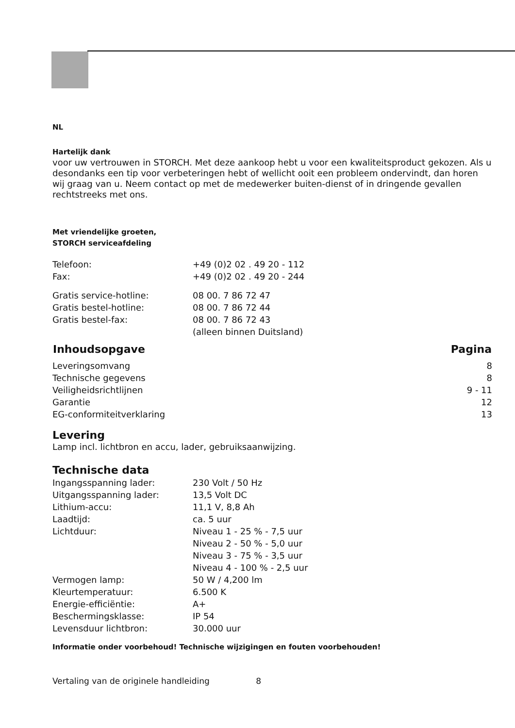NL
Hartelijk dank
voor uw vertrouwen in STORCH. Met deze aankoop hebt u voor een kwaliteitsproduct gekozen. Als u desondanks een tip voor verbeteringen hebt of wellicht ooit een probleem ondervindt, dan horen wij graag van u. Neem contact op met de medewerker buiten-dienst of in dringende gevallen rechtstreeks met ons.
Met vriendelijke groeten,
STORCH serviceafdeling
| Telefoon: | +49 (0)2 02 . 49 20 - 112 |
| Fax: | +49 (0)2 02 . 49 20 - 244 |
| Gratis service-hotline: | 08 00. 7 86 72 47 |
| Gratis bestel-hotline: | 08 00. 7 86 72 44 |
| Gratis bestel-fax: | 08 00. 7 86 72 43 |
| | (alleen binnen Duitsland) |
| Inhoudsopgave | Pagina |
| --- | --- |
| Leveringsomvang | 8 |
| Technische gegevens | 8 |
| Veiligheidsrichtlijnen | 9 - 11 |
| Garantie | 12 |
| EG-conformiteitverklaring | 13 |
Levering
Lamp incl. lichtbron en accu, lader, gebruiksaanwijzing.
Technische data
| Ingangsspanning lader: | 230 Volt / 50 Hz |
| Uitgangsspanning lader: | 13,5 Volt DC |
| Lithium-accu: | 11,1 V, 8,8 Ah |
| Laadtijd: | ca. 5 uur |
| Lichtduur: | Niveau 1 - 25 % - 7,5 uur Niveau 2 - 50 % - 5,0 uur Niveau 3 - 75 % - 3,5 uur Niveau 4 - 100 % - 2,5 uur |
| Vermogen lamp: | 50 W / 4,200 lm |
| Kleurtemperatuur: | 6.500 K |
| Energie-efficiëntie: | A+ |
| Beschermingsklasse: | IP 54 |
| Levensduur lichtbron: | 30.000 uur |
Informatie onder voorbehoud! Technische wijzigingen en fouten voorbehouden!
Vertaling van de originele handleiding 8